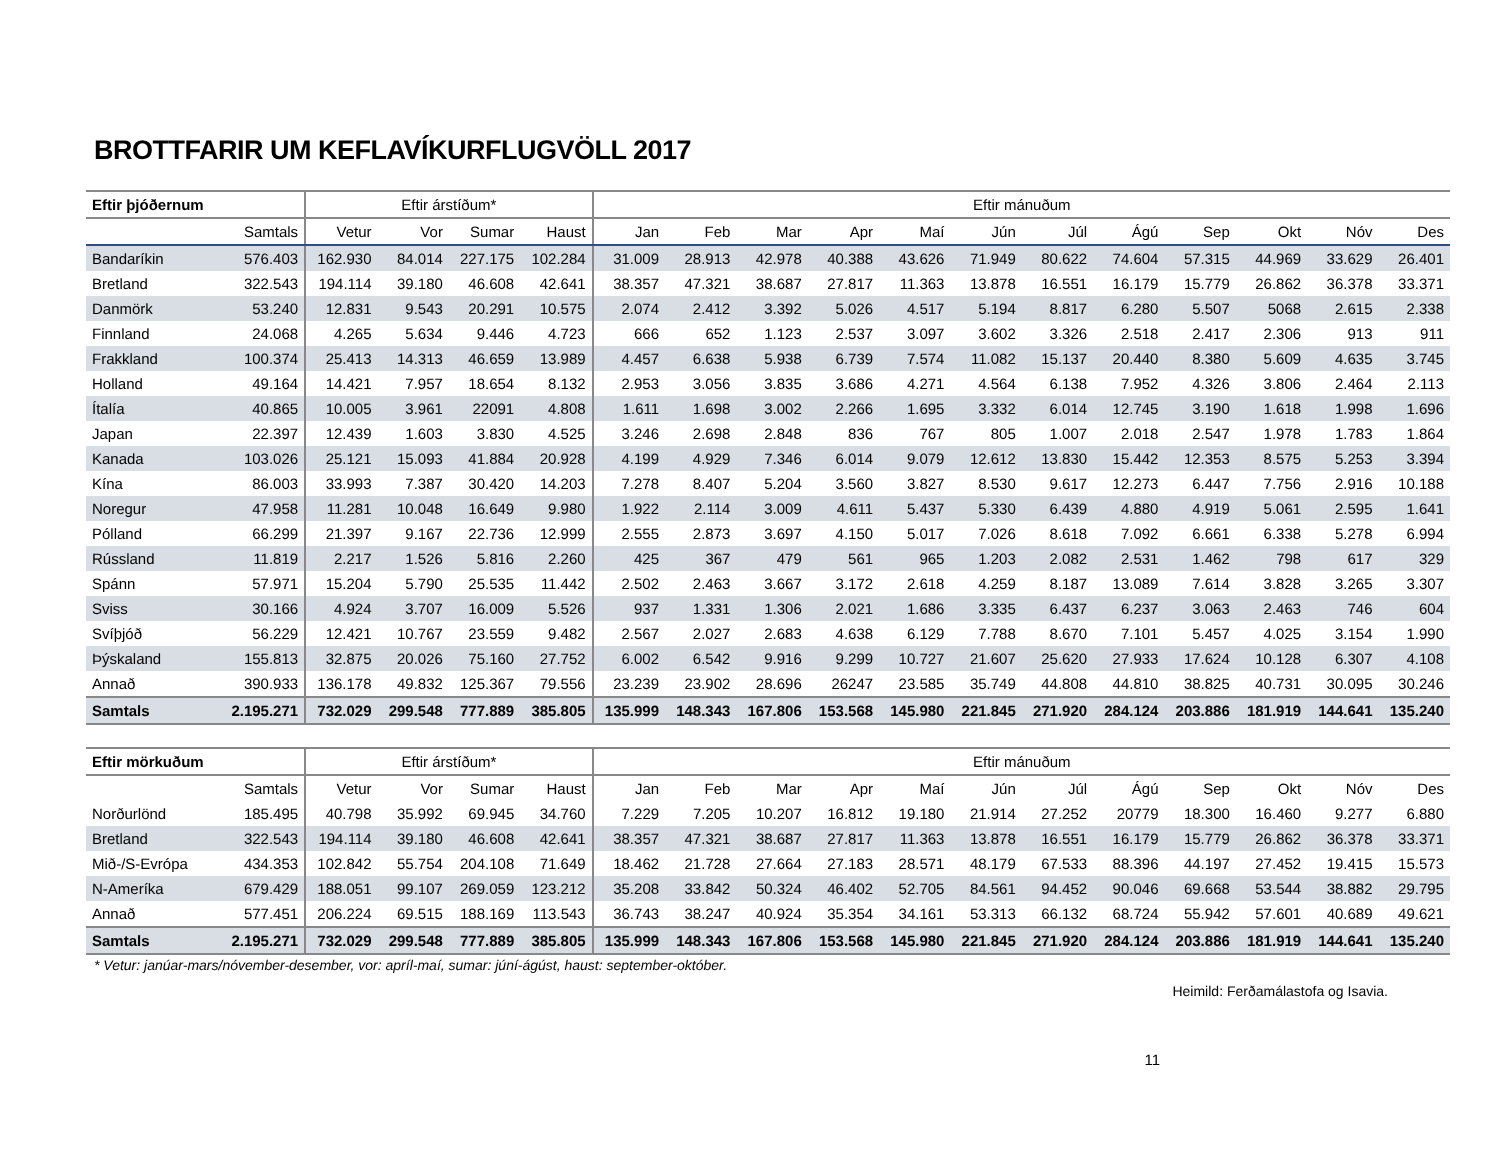BROTTFARIR UM KEFLAVÍKURFLUGVÖLL 2017
| Eftir þjóðernum | | Eftir árstíðum* | | | | Eftir mánuðum | | | | | | | | | | | |
| --- | --- | --- | --- | --- | --- | --- | --- | --- | --- | --- | --- | --- | --- | --- | --- | --- | --- |
| | Samtals | Vetur | Vor | Sumar | Haust | Jan | Feb | Mar | Apr | Maí | Jún | Júl | Ágú | Sep | Okt | Nóv | Des |
| Bandaríkin | 576.403 | 162.930 | 84.014 | 227.175 | 102.284 | 31.009 | 28.913 | 42.978 | 40.388 | 43.626 | 71.949 | 80.622 | 74.604 | 57.315 | 44.969 | 33.629 | 26.401 |
| Bretland | 322.543 | 194.114 | 39.180 | 46.608 | 42.641 | 38.357 | 47.321 | 38.687 | 27.817 | 11.363 | 13.878 | 16.551 | 16.179 | 15.779 | 26.862 | 36.378 | 33.371 |
| Danmörk | 53.240 | 12.831 | 9.543 | 20.291 | 10.575 | 2.074 | 2.412 | 3.392 | 5.026 | 4.517 | 5.194 | 8.817 | 6.280 | 5.507 | 5068 | 2.615 | 2.338 |
| Finnland | 24.068 | 4.265 | 5.634 | 9.446 | 4.723 | 666 | 652 | 1.123 | 2.537 | 3.097 | 3.602 | 3.326 | 2.518 | 2.417 | 2.306 | 913 | 911 |
| Frakkland | 100.374 | 25.413 | 14.313 | 46.659 | 13.989 | 4.457 | 6.638 | 5.938 | 6.739 | 7.574 | 11.082 | 15.137 | 20.440 | 8.380 | 5.609 | 4.635 | 3.745 |
| Holland | 49.164 | 14.421 | 7.957 | 18.654 | 8.132 | 2.953 | 3.056 | 3.835 | 3.686 | 4.271 | 4.564 | 6.138 | 7.952 | 4.326 | 3.806 | 2.464 | 2.113 |
| Ítalía | 40.865 | 10.005 | 3.961 | 22091 | 4.808 | 1.611 | 1.698 | 3.002 | 2.266 | 1.695 | 3.332 | 6.014 | 12.745 | 3.190 | 1.618 | 1.998 | 1.696 |
| Japan | 22.397 | 12.439 | 1.603 | 3.830 | 4.525 | 3.246 | 2.698 | 2.848 | 836 | 767 | 805 | 1.007 | 2.018 | 2.547 | 1.978 | 1.783 | 1.864 |
| Kanada | 103.026 | 25.121 | 15.093 | 41.884 | 20.928 | 4.199 | 4.929 | 7.346 | 6.014 | 9.079 | 12.612 | 13.830 | 15.442 | 12.353 | 8.575 | 5.253 | 3.394 |
| Kína | 86.003 | 33.993 | 7.387 | 30.420 | 14.203 | 7.278 | 8.407 | 5.204 | 3.560 | 3.827 | 8.530 | 9.617 | 12.273 | 6.447 | 7.756 | 2.916 | 10.188 |
| Noregur | 47.958 | 11.281 | 10.048 | 16.649 | 9.980 | 1.922 | 2.114 | 3.009 | 4.611 | 5.437 | 5.330 | 6.439 | 4.880 | 4.919 | 5.061 | 2.595 | 1.641 |
| Pólland | 66.299 | 21.397 | 9.167 | 22.736 | 12.999 | 2.555 | 2.873 | 3.697 | 4.150 | 5.017 | 7.026 | 8.618 | 7.092 | 6.661 | 6.338 | 5.278 | 6.994 |
| Rússland | 11.819 | 2.217 | 1.526 | 5.816 | 2.260 | 425 | 367 | 479 | 561 | 965 | 1.203 | 2.082 | 2.531 | 1.462 | 798 | 617 | 329 |
| Spánn | 57.971 | 15.204 | 5.790 | 25.535 | 11.442 | 2.502 | 2.463 | 3.667 | 3.172 | 2.618 | 4.259 | 8.187 | 13.089 | 7.614 | 3.828 | 3.265 | 3.307 |
| Sviss | 30.166 | 4.924 | 3.707 | 16.009 | 5.526 | 937 | 1.331 | 1.306 | 2.021 | 1.686 | 3.335 | 6.437 | 6.237 | 3.063 | 2.463 | 746 | 604 |
| Svíþjóð | 56.229 | 12.421 | 10.767 | 23.559 | 9.482 | 2.567 | 2.027 | 2.683 | 4.638 | 6.129 | 7.788 | 8.670 | 7.101 | 5.457 | 4.025 | 3.154 | 1.990 |
| Þýskaland | 155.813 | 32.875 | 20.026 | 75.160 | 27.752 | 6.002 | 6.542 | 9.916 | 9.299 | 10.727 | 21.607 | 25.620 | 27.933 | 17.624 | 10.128 | 6.307 | 4.108 |
| Annað | 390.933 | 136.178 | 49.832 | 125.367 | 79.556 | 23.239 | 23.902 | 28.696 | 26247 | 23.585 | 35.749 | 44.808 | 44.810 | 38.825 | 40.731 | 30.095 | 30.246 |
| Samtals | 2.195.271 | 732.029 | 299.548 | 777.889 | 385.805 | 135.999 | 148.343 | 167.806 | 153.568 | 145.980 | 221.845 | 271.920 | 284.124 | 203.886 | 181.919 | 144.641 | 135.240 |
| Eftir mörkuðum | | Eftir árstíðum* | | | | Eftir mánuðum | | | | | | | | | | | |
| --- | --- | --- | --- | --- | --- | --- | --- | --- | --- | --- | --- | --- | --- | --- | --- | --- | --- |
| | Samtals | Vetur | Vor | Sumar | Haust | Jan | Feb | Mar | Apr | Maí | Jún | Júl | Ágú | Sep | Okt | Nóv | Des |
| Norðurlönd | 185.495 | 40.798 | 35.992 | 69.945 | 34.760 | 7.229 | 7.205 | 10.207 | 16.812 | 19.180 | 21.914 | 27.252 | 20779 | 18.300 | 16.460 | 9.277 | 6.880 |
| Bretland | 322.543 | 194.114 | 39.180 | 46.608 | 42.641 | 38.357 | 47.321 | 38.687 | 27.817 | 11.363 | 13.878 | 16.551 | 16.179 | 15.779 | 26.862 | 36.378 | 33.371 |
| Mið-/S-Evrópa | 434.353 | 102.842 | 55.754 | 204.108 | 71.649 | 18.462 | 21.728 | 27.664 | 27.183 | 28.571 | 48.179 | 67.533 | 88.396 | 44.197 | 27.452 | 19.415 | 15.573 |
| N-Ameríka | 679.429 | 188.051 | 99.107 | 269.059 | 123.212 | 35.208 | 33.842 | 50.324 | 46.402 | 52.705 | 84.561 | 94.452 | 90.046 | 69.668 | 53.544 | 38.882 | 29.795 |
| Annað | 577.451 | 206.224 | 69.515 | 188.169 | 113.543 | 36.743 | 38.247 | 40.924 | 35.354 | 34.161 | 53.313 | 66.132 | 68.724 | 55.942 | 57.601 | 40.689 | 49.621 |
| Samtals | 2.195.271 | 732.029 | 299.548 | 777.889 | 385.805 | 135.999 | 148.343 | 167.806 | 153.568 | 145.980 | 221.845 | 271.920 | 284.124 | 203.886 | 181.919 | 144.641 | 135.240 |
* Vetur: janúar-mars/nóvember-desember, vor: apríl-maí, sumar: júní-ágúst, haust: september-október.
Heimild: Ferðamálastofa og Isavia.
11